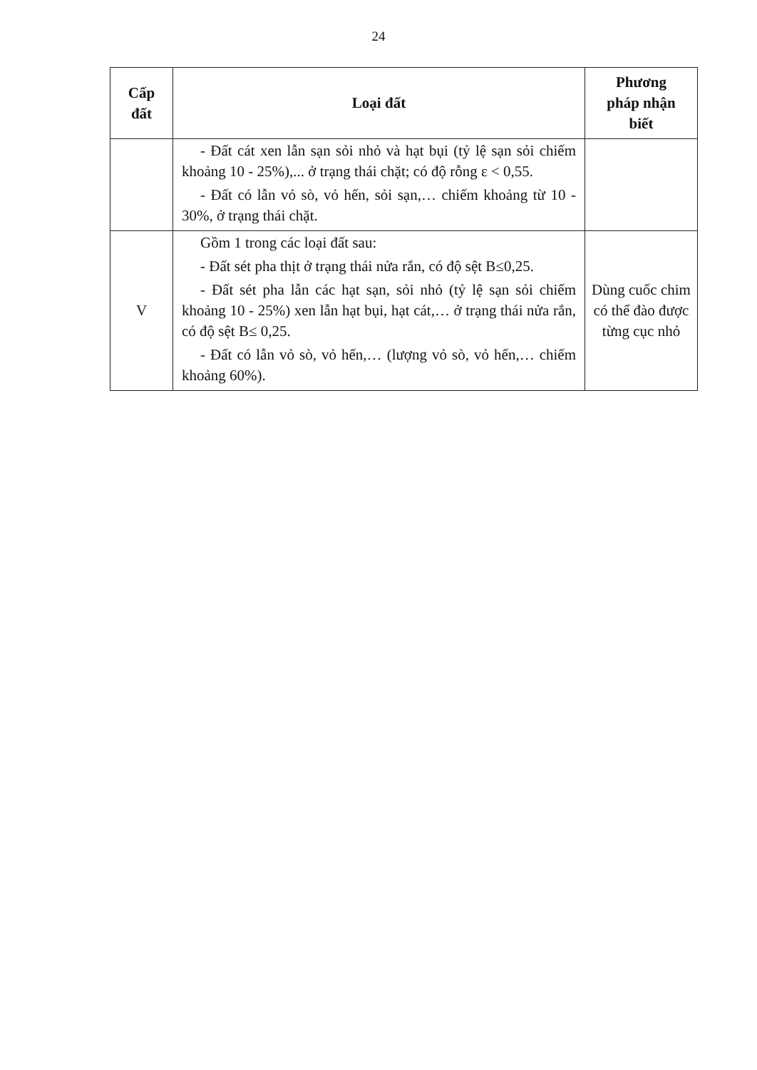24
| Cấp đất | Loại đất | Phương pháp nhận biết |
| --- | --- | --- |
| | - Đất cát xen lẫn sạn sỏi nhỏ và hạt bụi (tỷ lệ sạn sỏi chiếm khoảng 10 - 25%),... ở trạng thái chặt; có độ rỗng ε < 0,55. - Đất có lẫn vỏ sò, vỏ hến, sỏi sạn,… chiếm khoảng từ 10 - 30%, ở trạng thái chặt. | |
| V | Gồm 1 trong các loại đất sau: - Đất sét pha thịt ở trạng thái nửa rắn, có độ sệt B≤0,25. - Đất sét pha lẫn các hạt sạn, sỏi nhỏ (tỷ lệ sạn sỏi chiếm khoảng 10 - 25%) xen lẫn hạt bụi, hạt cát,… ở trạng thái nửa rắn, có độ sệt B≤ 0,25. - Đất có lẫn vỏ sò, vỏ hến,… (lượng vỏ sò, vỏ hến,… chiếm khoảng 60%). | Dùng cuốc chim có thể đào được từng cục nhỏ |